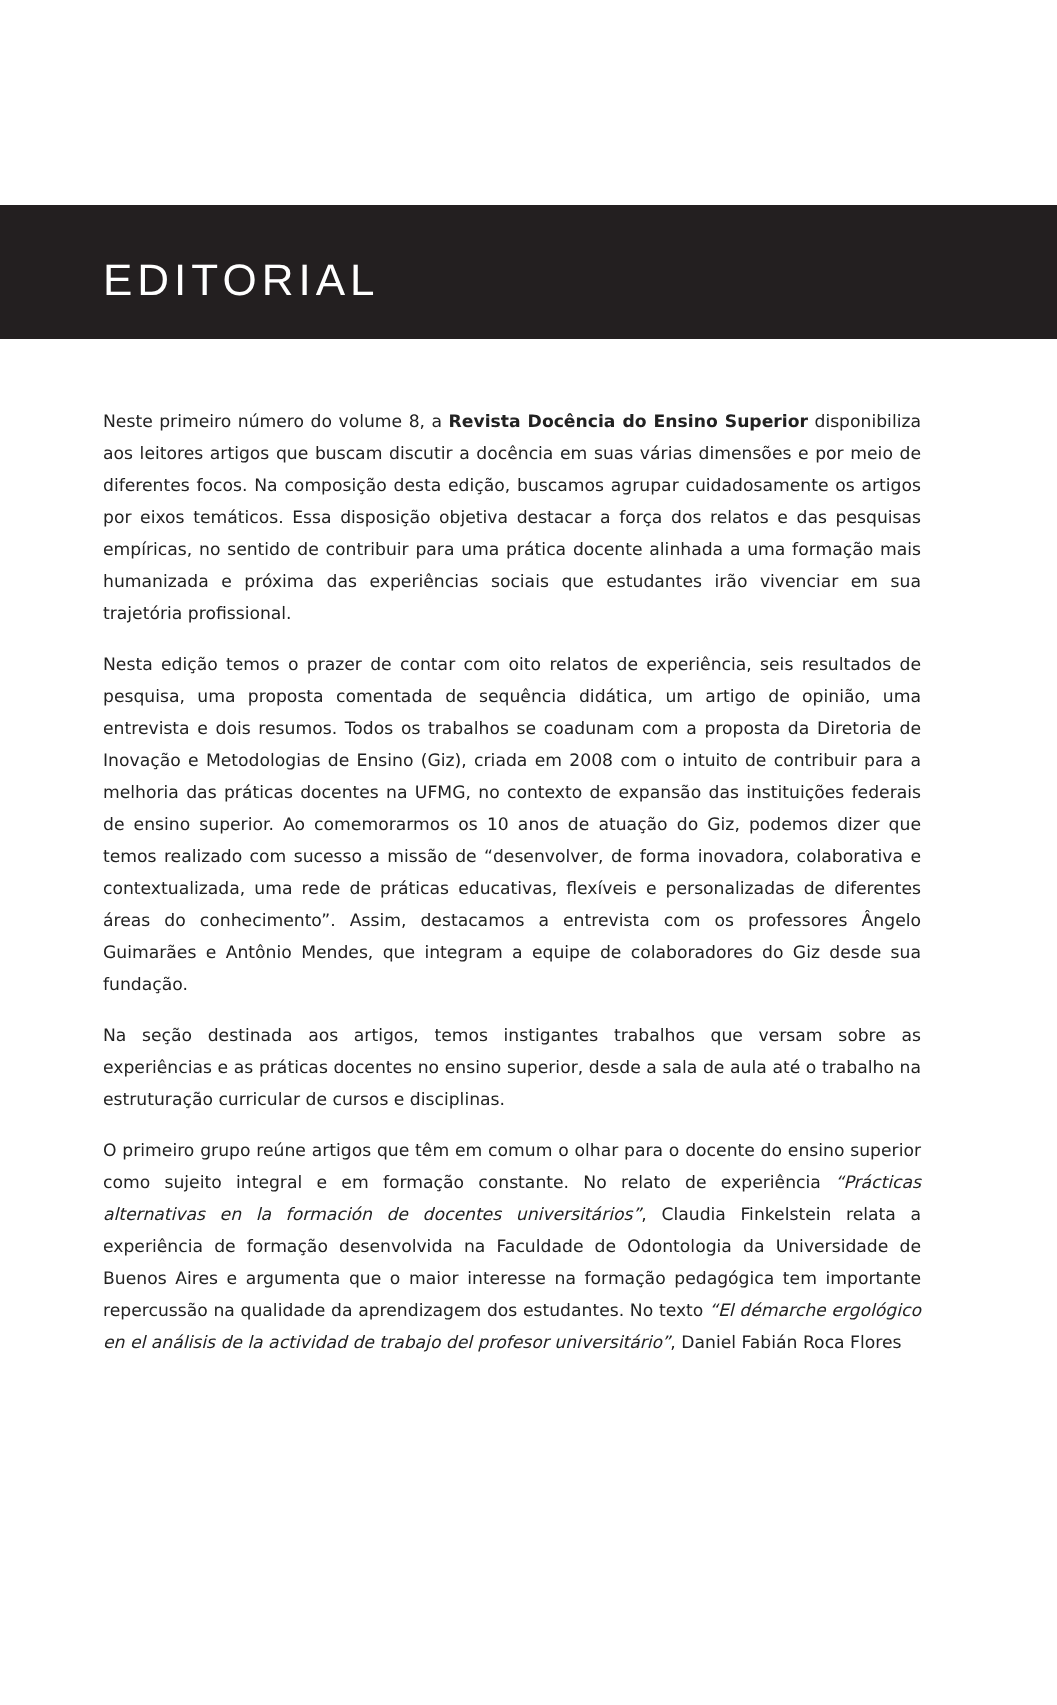EDITORIAL
Neste primeiro número do volume 8, a Revista Docência do Ensino Superior disponibiliza aos leitores artigos que buscam discutir a docência em suas várias dimensões e por meio de diferentes focos. Na composição desta edição, buscamos agrupar cuidadosamente os artigos por eixos temáticos. Essa disposição objetiva destacar a força dos relatos e das pesquisas empíricas, no sentido de contribuir para uma prática docente alinhada a uma formação mais humanizada e próxima das experiências sociais que estudantes irão vivenciar em sua trajetória profissional.
Nesta edição temos o prazer de contar com oito relatos de experiência, seis resultados de pesquisa, uma proposta comentada de sequência didática, um artigo de opinião, uma entrevista e dois resumos. Todos os trabalhos se coadunam com a proposta da Diretoria de Inovação e Metodologias de Ensino (Giz), criada em 2008 com o intuito de contribuir para a melhoria das práticas docentes na UFMG, no contexto de expansão das instituições federais de ensino superior. Ao comemorarmos os 10 anos de atuação do Giz, podemos dizer que temos realizado com sucesso a missão de “desenvolver, de forma inovadora, colaborativa e contextualizada, uma rede de práticas educativas, flexíveis e personalizadas de diferentes áreas do conhecimento”. Assim, destacamos a entrevista com os professores Ângelo Guimarães e Antônio Mendes, que integram a equipe de colaboradores do Giz desde sua fundação.
Na seção destinada aos artigos, temos instigantes trabalhos que versam sobre as experiências e as práticas docentes no ensino superior, desde a sala de aula até o trabalho na estruturação curricular de cursos e disciplinas.
O primeiro grupo reúne artigos que têm em comum o olhar para o docente do ensino superior como sujeito integral e em formação constante. No relato de experiência “Prácticas alternativas en la formación de docentes universitários”, Claudia Finkelstein relata a experiência de formação desenvolvida na Faculdade de Odontologia da Universidade de Buenos Aires e argumenta que o maior interesse na formação pedagógica tem importante repercussão na qualidade da aprendizagem dos estudantes. No texto “El démarche ergológico en el análisis de la actividad de trabajo del profesor universitário”, Daniel Fabián Roca Flores